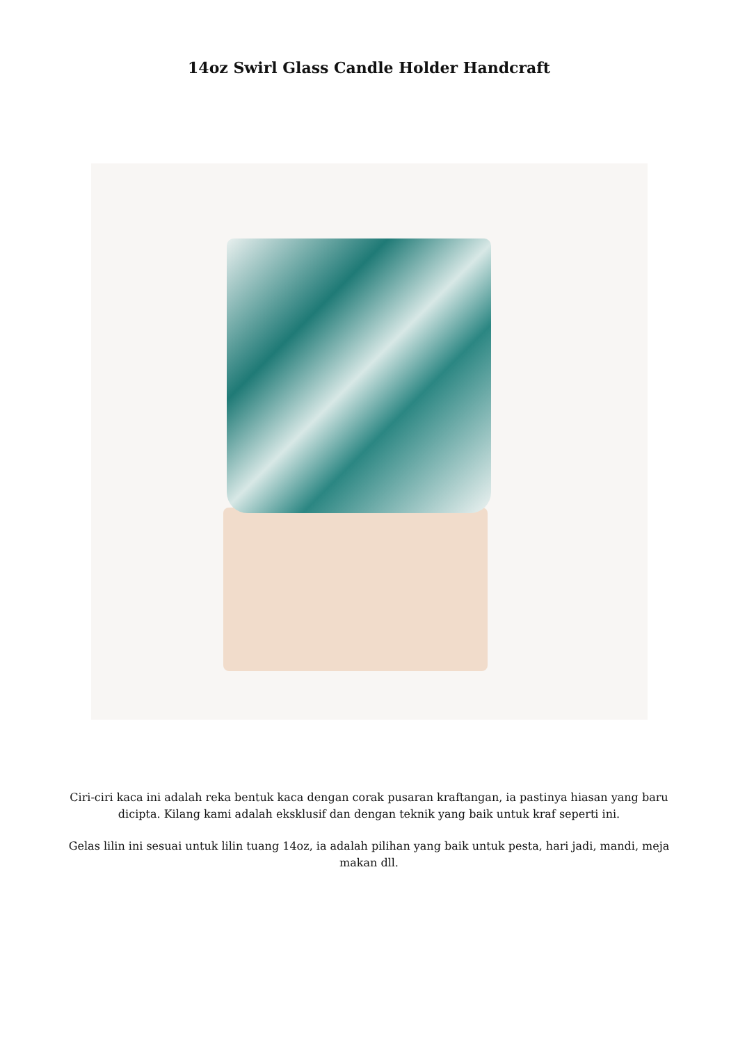14oz Swirl Glass Candle Holder Handcraft
Ciri-ciri kaca ini adalah reka bentuk kaca dengan corak pusaran kraftangan, ia pastinya hiasan yang baru dicipta. Kilang kami adalah eksklusif dan dengan teknik yang baik untuk kraf seperti ini.
Gelas lilin ini sesuai untuk lilin tuang 14oz, ia adalah pilihan yang baik untuk pesta, hari jadi, mandi, meja makan dll.